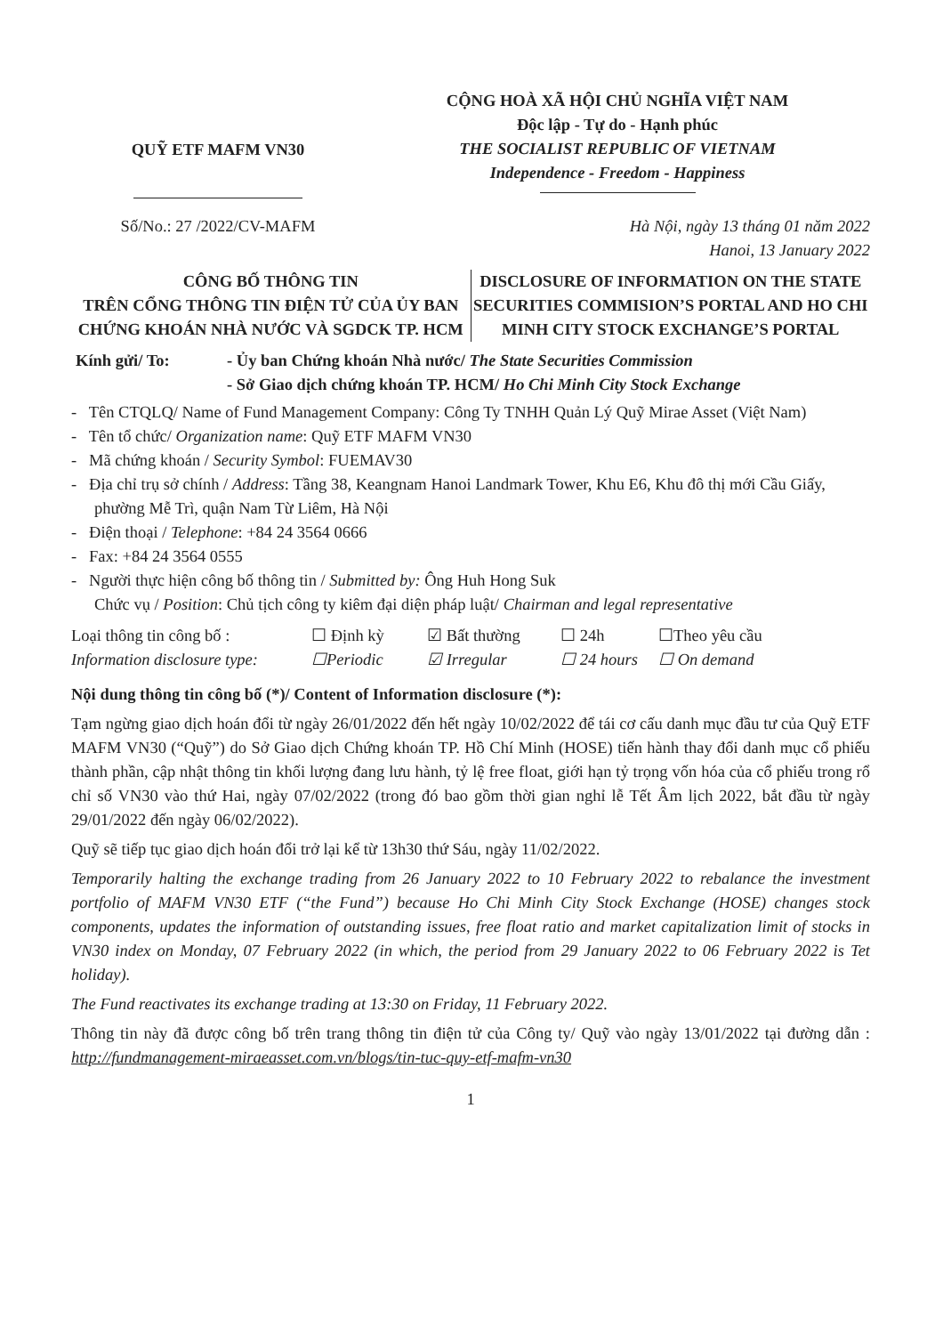QUỸ ETF MAFM VN30
CỘNG HOÀ XÃ HỘI CHỦ NGHĨA VIỆT NAM
Độc lập - Tự do - Hạnh phúc
THE SOCIALIST REPUBLIC OF VIETNAM
Independence - Freedom - Happiness
Số/No.: 27 /2022/CV-MAFM Hà Nội, ngày 13 tháng 01 năm 2022
Hanoi, 13 January 2022
CÔNG BỐ THÔNG TIN
TRÊN CỔNG THÔNG TIN ĐIỆN TỬ CỦA ỦY BAN CHỨNG KHOÁN NHÀ NƯỚC VÀ SGDCK TP. HCM
DISCLOSURE OF INFORMATION ON THE STATE SECURITIES COMMISION’S PORTAL AND HO CHI MINH CITY STOCK EXCHANGE’S PORTAL
Kính gửi/ To: - Ủy ban Chứng khoán Nhà nước/ The State Securities Commission
- Sở Giao dịch chứng khoán TP. HCM/ Ho Chi Minh City Stock Exchange
- Tên CTQLQ/ Name of Fund Management Company: Công Ty TNHH Quản Lý Quỹ Mirae Asset (Việt Nam)
- Tên tổ chức/ Organization name: Quỹ ETF MAFM VN30
- Mã chứng khoán / Security Symbol: FUEMAV30
- Địa chỉ trụ sở chính / Address: Tầng 38, Keangnam Hanoi Landmark Tower, Khu E6, Khu đô thị mới Cầu Giấy, phường Mễ Trì, quận Nam Từ Liêm, Hà Nội
- Điện thoại / Telephone: +84 24 3564 0666
- Fax: +84 24 3564 0555
- Người thực hiện công bố thông tin / Submitted by: Ông Huh Hong Suk
Chức vụ / Position: Chủ tịch công ty kiêm đại diện pháp luật/ Chairman and legal representative
Loại thông tin công bố :
Information disclosure type:
☐ Định kỳ
☐Periodic
☑ Bất thường
☑ Irregular
☐ 24h
☐ 24 hours
☐Theo yêu cầu
☐ On demand
Nội dung thông tin công bố (*)/ Content of Information disclosure (*):
Tạm ngừng giao dịch hoán đổi từ ngày 26/01/2022 đến hết ngày 10/02/2022 để tái cơ cấu danh mục đầu tư của Quỹ ETF MAFM VN30 (“Quỹ”) do Sở Giao dịch Chứng khoán TP. Hồ Chí Minh (HOSE) tiến hành thay đổi danh mục cổ phiếu thành phần, cập nhật thông tin khối lượng đang lưu hành, tỷ lệ free float, giới hạn tỷ trọng vốn hóa của cổ phiếu trong rổ chỉ số VN30 vào thứ Hai, ngày 07/02/2022 (trong đó bao gồm thời gian nghỉ lễ Tết Âm lịch 2022, bắt đầu từ ngày 29/01/2022 đến ngày 06/02/2022).
Quỹ sẽ tiếp tục giao dịch hoán đổi trở lại kể từ 13h30 thứ Sáu, ngày 11/02/2022.
Temporarily halting the exchange trading from 26 January 2022 to 10 February 2022 to rebalance the investment portfolio of MAFM VN30 ETF (“the Fund”) because Ho Chi Minh City Stock Exchange (HOSE) changes stock components, updates the information of outstanding issues, free float ratio and market capitalization limit of stocks in VN30 index on Monday, 07 February 2022 (in which, the period from 29 January 2022 to 06 February 2022 is Tet holiday).
The Fund reactivates its exchange trading at 13:30 on Friday, 11 February 2022.
Thông tin này đã được công bố trên trang thông tin điện tử của Công ty/ Quỹ vào ngày 13/01/2022 tại đường dẫn : http://fundmanagement-miraeasset.com.vn/blogs/tin-tuc-quy-etf-mafm-vn30
1